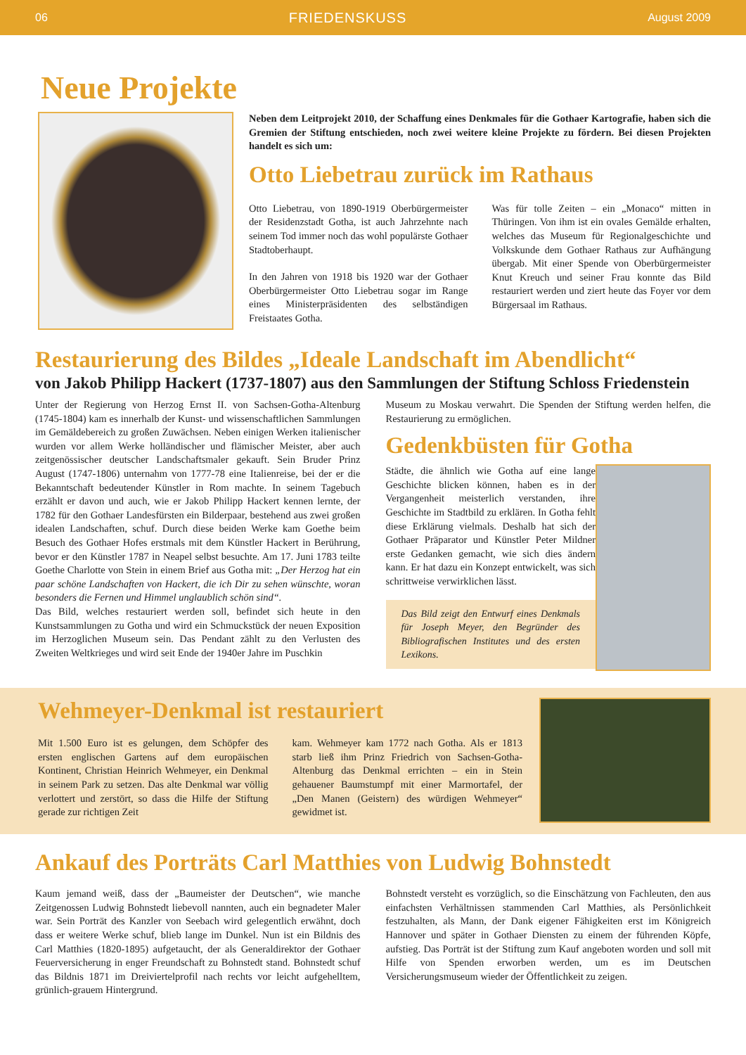06 FRIEDENSKUSS August 2009
Neue Projekte
Neben dem Leitprojekt 2010, der Schaffung eines Denkmales für die Gothaer Kartografie, haben sich die Gremien der Stiftung entschieden, noch zwei weitere kleine Projekte zu fördern. Bei diesen Projekten handelt es sich um:
Otto Liebetrau zurück im Rathaus
Otto Liebetrau, von 1890-1919 Oberbürgermeister der Residenzstadt Gotha, ist auch Jahrzehnte nach seinem Tod immer noch das wohl populärste Gothaer Stadtoberhaupt.
In den Jahren von 1918 bis 1920 war der Gothaer Oberbürgermeister Otto Liebetrau sogar im Range eines Ministerpräsidenten des selbständigen Freistaates Gotha.
Was für tolle Zeiten – ein „Monaco“ mitten in Thüringen. Von ihm ist ein ovales Gemälde erhalten, welches das Museum für Regionalgeschichte und Volkskunde dem Gothaer Rathaus zur Aufhängung übergab. Mit einer Spende von Oberbürgermeister Knut Kreuch und seiner Frau konnte das Bild restauriert werden und ziert heute das Foyer vor dem Bürgersaal im Rathaus.
Restaurierung des Bildes „Ideale Landschaft im Abendlicht“
von Jakob Philipp Hackert (1737-1807) aus den Sammlungen der Stiftung Schloss Friedenstein
Unter der Regierung von Herzog Ernst II. von Sachsen-Gotha-Altenburg (1745-1804) kam es innerhalb der Kunst- und wissenschaftlichen Sammlungen im Gemäldebereich zu großen Zuwächsen. Neben einigen Werken italienischer wurden vor allem Werke holländischer und flämischer Meister, aber auch zeitgenössischer deutscher Landschaftsmaler gekauft. Sein Bruder Prinz August (1747-1806) unternahm von 1777-78 eine Italienreise, bei der er die Bekanntschaft bedeutender Künstler in Rom machte. In seinem Tagebuch erzählt er davon und auch, wie er Jakob Philipp Hackert kennen lernte, der 1782 für den Gothaer Landesfürsten ein Bilderpaar, bestehend aus zwei großen idealen Landschaften, schuf. Durch diese beiden Werke kam Goethe beim Besuch des Gothaer Hofes erstmals mit dem Künstler Hackert in Berührung, bevor er den Künstler 1787 in Neapel selbst besuchte. Am 17. Juni 1783 teilte Goethe Charlotte von Stein in einem Brief aus Gotha mit: „Der Herzog hat ein paar schöne Landschaften von Hackert, die ich Dir zu sehen wünschte, woran besonders die Fernen und Himmel unglaublich schön sind“.
Das Bild, welches restauriert werden soll, befindet sich heute in den Kunstsammlungen zu Gotha und wird ein Schmuckstück der neuen Exposition im Herzoglichen Museum sein. Das Pendant zählt zu den Verlusten des Zweiten Weltkrieges und wird seit Ende der 1940er Jahre im Puschkin
Museum zu Moskau verwahrt. Die Spenden der Stiftung werden helfen, die Restaurierung zu ermöglichen.
Gedenkbüsten für Gotha
Städte, die ähnlich wie Gotha auf eine lange Geschichte blicken können, haben es in der Vergangenheit meisterlich verstanden, ihre Geschichte im Stadtbild zu erklären. In Gotha fehlt diese Erklärung vielmals. Deshalb hat sich der Gothaer Präparator und Künstler Peter Mildner erste Gedanken gemacht, wie sich dies ändern kann. Er hat dazu ein Konzept entwickelt, was sich schrittweise verwirklichen lässt.
Das Bild zeigt den Entwurf eines Denkmals für Joseph Meyer, den Begründer des Bibliografischen Institutes und des ersten Lexikons.
Wehmeyer-Denkmal ist restauriert
Mit 1.500 Euro ist es gelungen, dem Schöpfer des ersten englischen Gartens auf dem europäischen Kontinent, Christian Heinrich Wehmeyer, ein Denkmal in seinem Park zu setzen. Das alte Denkmal war völlig verlottert und zerstört, so dass die Hilfe der Stiftung gerade zur richtigen Zeit
kam. Wehmeyer kam 1772 nach Gotha. Als er 1813 starb ließ ihm Prinz Friedrich von Sachsen-Gotha-Altenburg das Denkmal errichten – ein in Stein gehauener Baumstumpf mit einer Marmortafel, der „Den Manen (Geistern) des würdigen Wehmeyer“ gewidmet ist.
Ankauf des Porträts Carl Matthies von Ludwig Bohnstedt
Kaum jemand weiß, dass der „Baumeister der Deutschen“, wie manche Zeitgenossen Ludwig Bohnstedt liebevoll nannten, auch ein begnadeter Maler war. Sein Porträt des Kanzler von Seebach wird gelegentlich erwähnt, doch dass er weitere Werke schuf, blieb lange im Dunkel. Nun ist ein Bildnis des Carl Matthies (1820-1895) aufgetaucht, der als Generaldirektor der Gothaer Feuerversicherung in enger Freundschaft zu Bohnstedt stand. Bohnstedt schuf das Bildnis 1871 im Dreiviertelprofil nach rechts vor leicht aufgehelltem, grünlich-grauem Hintergrund.
Bohnstedt versteht es vorzüglich, so die Einschätzung von Fachleuten, den aus einfachsten Verhältnissen stammenden Carl Matthies, als Persönlichkeit festzuhalten, als Mann, der Dank eigener Fähigkeiten erst im Königreich Hannover und später in Gothaer Diensten zu einem der führenden Köpfe, aufstieg. Das Porträt ist der Stiftung zum Kauf angeboten worden und soll mit Hilfe von Spenden erworben werden, um es im Deutschen Versicherungsmuseum wieder der Öffentlichkeit zu zeigen.